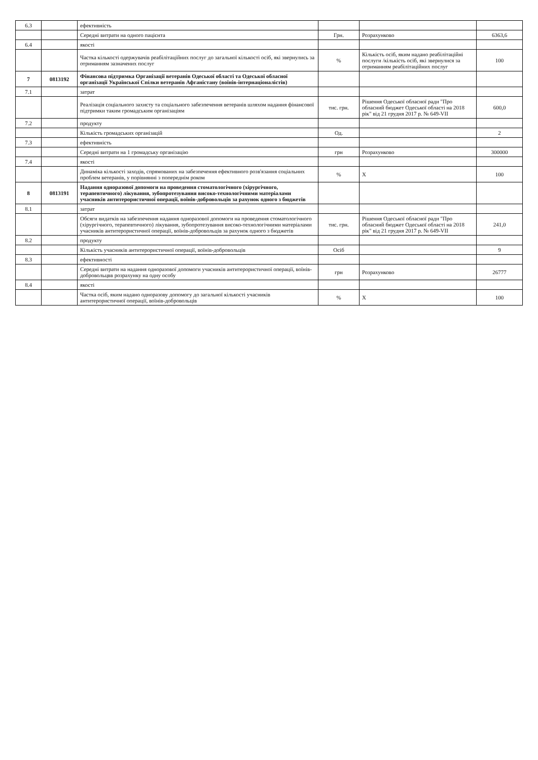| 6.3 | | ефективність | | | |
| | | Середні витрати на одного пацієнта | Грн. | Розрахунково | 6363,6 |
| 6.4 | | якості | | | |
| | | Частка кількості одержувачів реабілітаційних послуг до загальної кількості осіб, які звернулись за отриманням зазначених послуг | % | Кількість осіб, яким надано реабілітаційні послуги /кількість осіб, які звернулися за отриманням реабілітаційних послуг | 100 |
| 7 | 0813192 | Фінансова підтримка Організації ветеранів Одеської області та Одеської обласної організації Української Спілки ветеранів Афганістану (воїнів-інтернаціоналістів) | | | |
| 7.1 | | затрат | | | |
| | | Реалізація соціального захисту та соціального забезпечення ветеранів шляхом надання фінансової підтримки таким громадським організаціям | тис. грн. | Рішення Одеської обласної ради "Про обласний бюджет Одеської області на 2018 рік" від 21 грудня 2017 р. № 649-VII | 600,0 |
| 7.2 | | продукту | | | |
| | | Кількість громадських організацій | Од. | | 2 |
| 7.3 | | ефективність | | | |
| | | Середні витрати на 1 громадську організацію | грн | Розрахунково | 300000 |
| 7.4 | | якості | | | |
| | | Динаміка кількості заходів, спрямованих на забезпечення ефективного розв'язання соціальних проблем ветеранів, у порівнянні з попереднім роком | % | Х | 100 |
| 8 | 0813191 | Надання одноразової допомоги на проведення стоматологічного (хірургічного, терапевтичного) лікування, зубопротезування високо-технологічними матеріалами учасників антитерористичної операції, воїнів-добровольців за рахунок одного з бюджетів | | | |
| 8.1 | | затрат | | | |
| | | Обсяги видатків на забезпечення надання одноразової допомоги на проведення стоматологічного (хірургічного, терапевтичного) лікування, зубопротезування високо-технологічними матеріалами учасників антитерористичної операції, воїнів-добровольців за рахунок одного з бюджетів | тис. грн. | Рішення Одеської обласної ради "Про обласний бюджет Одеської області на 2018 рік" від 21 грудня 2017 р. № 649-VII | 241,0 |
| 8.2 | | продукту | | | |
| | | Кількість учасників антитерористичної операції, воїнів-добровольців | Осіб | | 9 |
| 8.3 | | ефективності | | | |
| | | Середні витрати на надання одноразової допомоги учасників антитерористичної операції, воїнів-добровольцвв розрахунку на одну особу | грн | Розрахунково | 26777 |
| 8.4 | | якості | | | |
| | | Частка осіб, яким надано одноразову допомогу до загальної кількості учасників антитерористичної операції, воїнів-добровольців | % | Х | 100 |